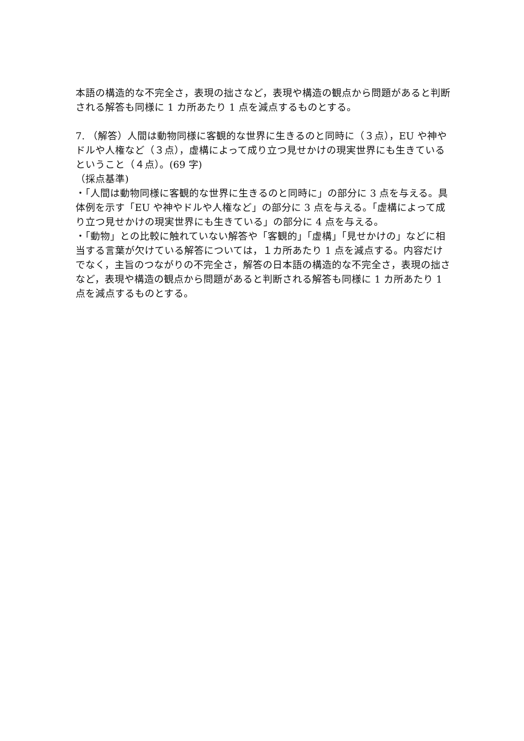本語の構造的な不完全さ，表現の拙さなど，表現や構造の観点から問題があると判断される解答も同様に 1 カ所あたり 1 点を減点するものとする。
7. （解答）人間は動物同様に客観的な世界に生きるのと同時に（３点），EU や神やドルや人権など（３点），虚構によって成り立つ見せかけの現実世界にも生きているということ（４点）。(69 字)
（採点基準)
・「人間は動物同様に客観的な世界に生きるのと同時に」の部分に 3 点を与える。具体例を示す「EU や神やドルや人権など」の部分に 3 点を与える。「虚構によって成り立つ見せかけの現実世界にも生きている」の部分に 4 点を与える。
・「動物」との比較に触れていない解答や「客観的」「虚構」「見せかけの」などに相当する言葉が欠けている解答については，１カ所あたり 1 点を減点する。内容だけでなく，主旨のつながりの不完全さ，解答の日本語の構造的な不完全さ，表現の拙さなど，表現や構造の観点から問題があると判断される解答も同様に 1 カ所あたり 1 点を減点するものとする。